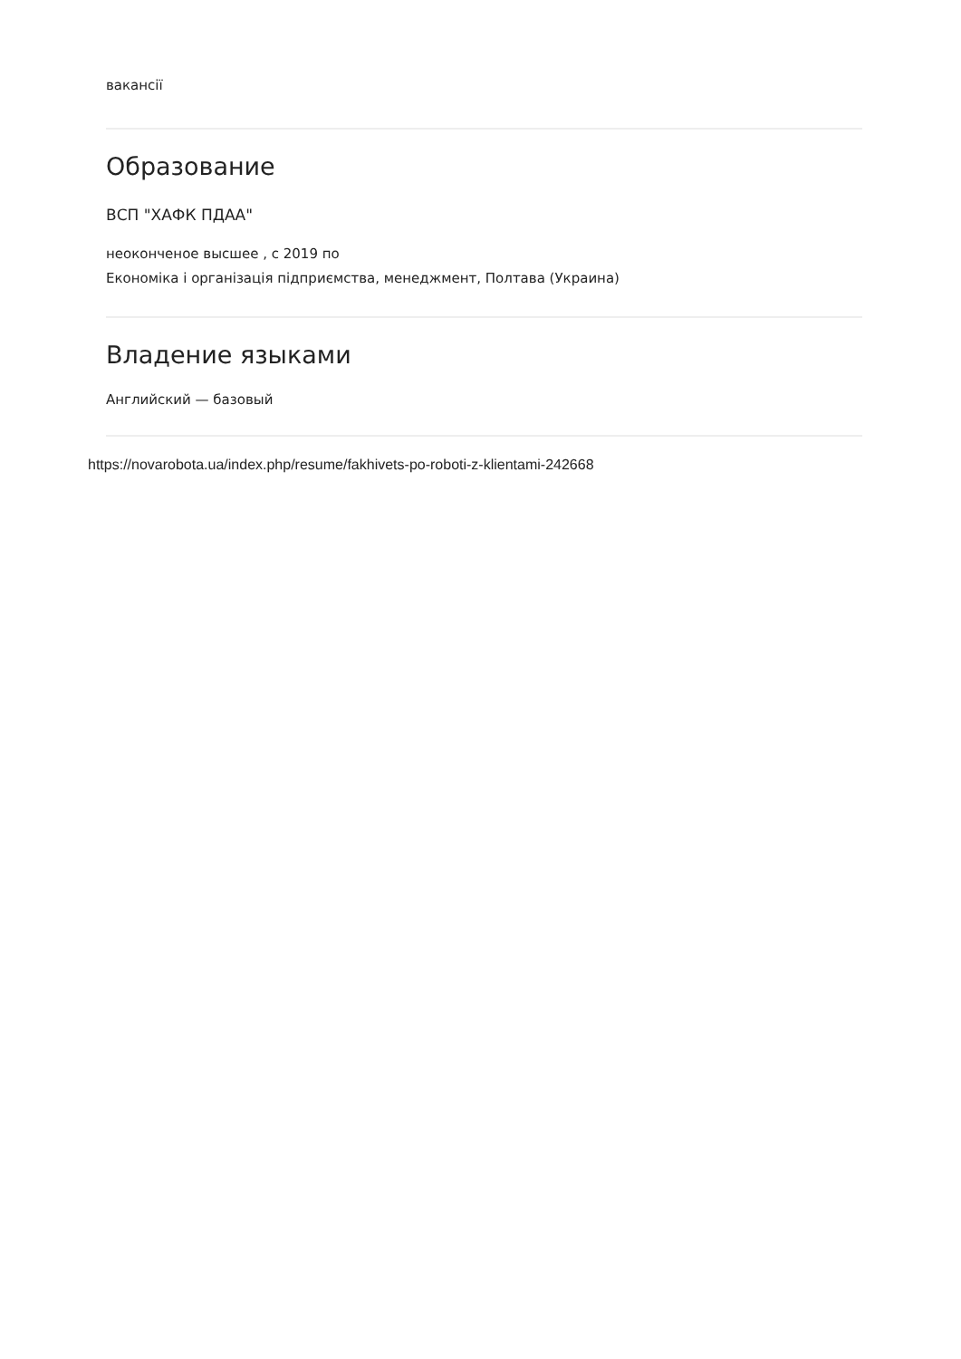вакансії
Образование
ВСП "ХАФК ПДАА"
неоконченое высшее , с 2019 по
Економіка і організація підприємства, менеджмент, Полтава (Украина)
Владение языками
Английский — базовый
https://novarobota.ua/index.php/resume/fakhivets-po-roboti-z-klientami-242668